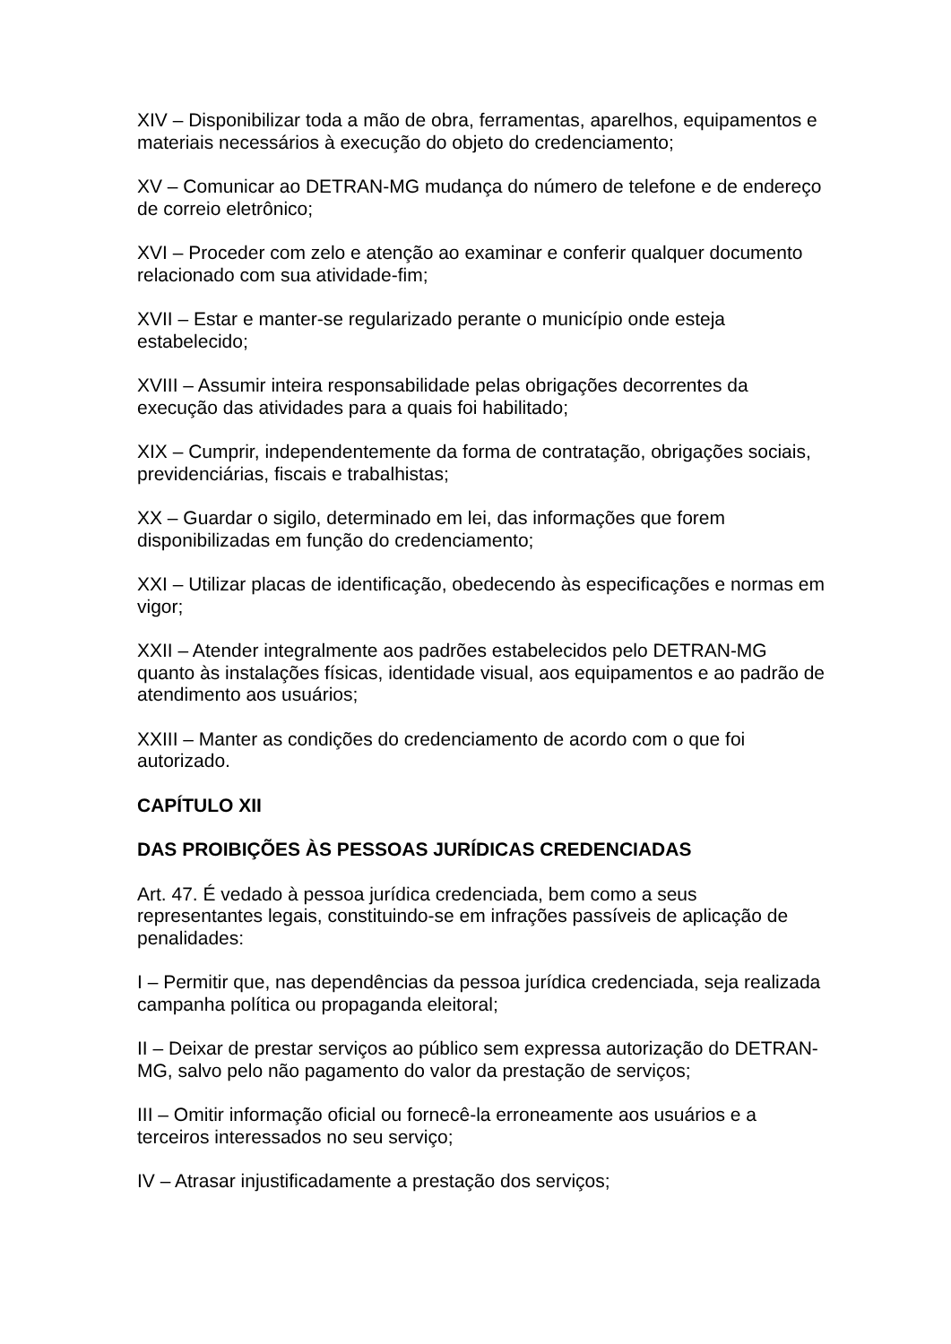XIV – Disponibilizar toda a mão de obra, ferramentas, aparelhos, equipamentos e materiais necessários à execução do objeto do credenciamento;
XV – Comunicar ao DETRAN-MG mudança do número de telefone e de endereço de correio eletrônico;
XVI – Proceder com zelo e atenção ao examinar e conferir qualquer documento relacionado com sua atividade-fim;
XVII – Estar e manter-se regularizado perante o município onde esteja estabelecido;
XVIII – Assumir inteira responsabilidade pelas obrigações decorrentes da execução das atividades para a quais foi habilitado;
XIX – Cumprir, independentemente da forma de contratação, obrigações sociais, previdenciárias, fiscais e trabalhistas;
XX – Guardar o sigilo, determinado em lei, das informações que forem disponibilizadas em função do credenciamento;
XXI – Utilizar placas de identificação, obedecendo às especificações e normas em vigor;
XXII – Atender integralmente aos padrões estabelecidos pelo DETRAN-MG quanto às instalações físicas, identidade visual, aos equipamentos e ao padrão de atendimento aos usuários;
XXIII – Manter as condições do credenciamento de acordo com o que foi autorizado.
CAPÍTULO XII
DAS PROIBIÇÕES ÀS PESSOAS JURÍDICAS CREDENCIADAS
Art. 47. É vedado à pessoa jurídica credenciada, bem como a seus representantes legais, constituindo-se em infrações passíveis de aplicação de penalidades:
I – Permitir que, nas dependências da pessoa jurídica credenciada, seja realizada campanha política ou propaganda eleitoral;
II – Deixar de prestar serviços ao público sem expressa autorização do DETRAN-MG, salvo pelo não pagamento do valor da prestação de serviços;
III – Omitir informação oficial ou fornecê-la erroneamente aos usuários e a terceiros interessados no seu serviço;
IV – Atrasar injustificadamente a prestação dos serviços;